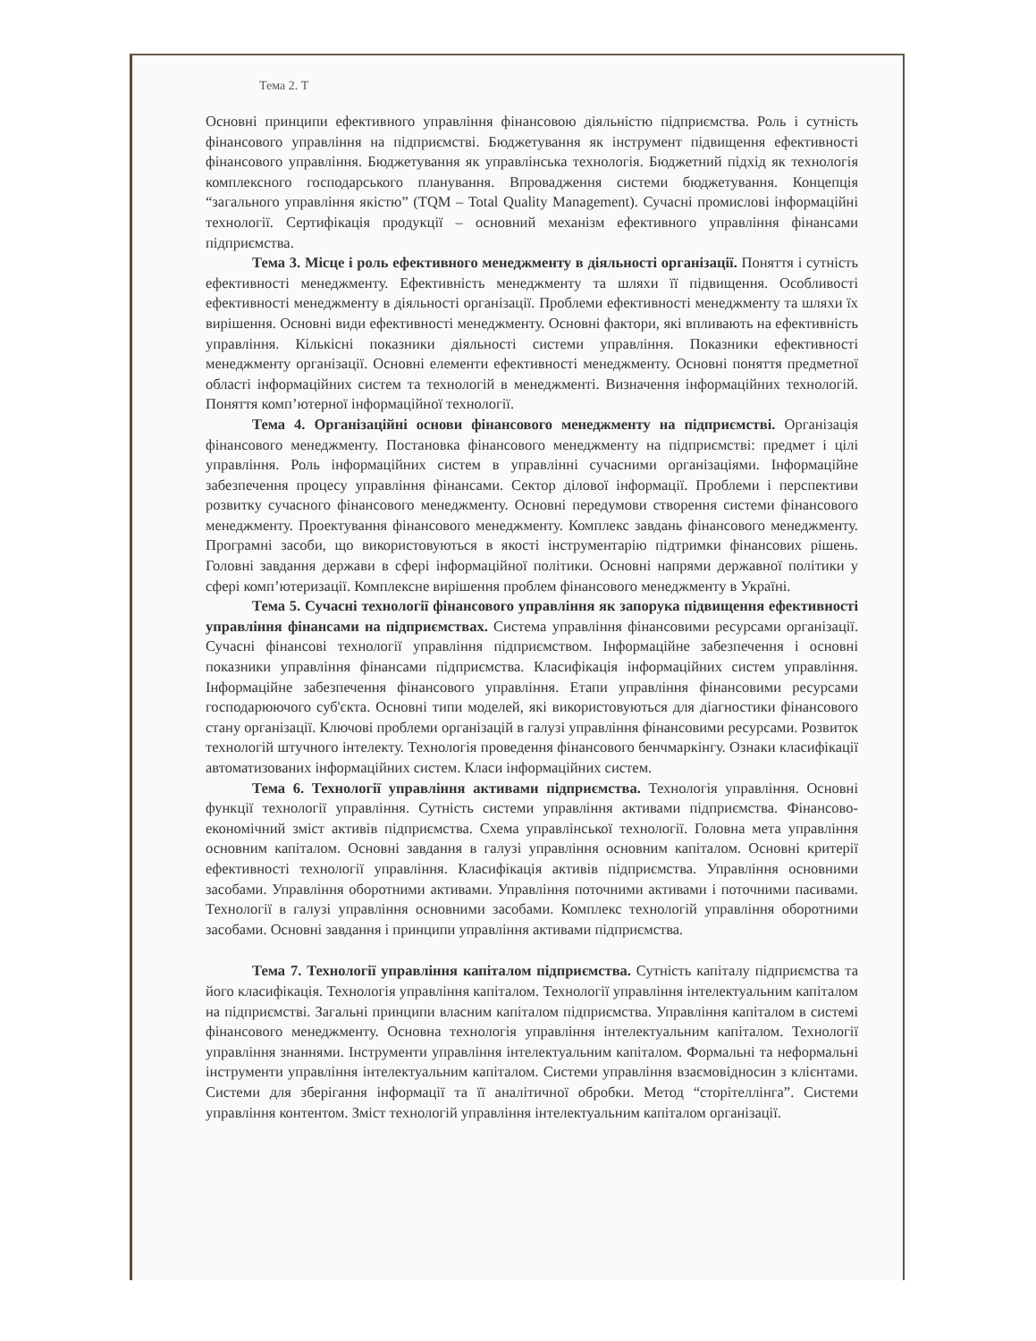Тема 2. Т
Основні принципи ефективного управління фінансовою діяльністю підприємства. Роль і сутність фінансового управління на підприємстві. Бюджетування як інструмент підвищення ефективності фінансового управління. Бюджетування як управлінська технологія. Бюджетний підхід як технологія комплексного господарського планування. Впровадження системи бюджетування. Концепція “загального управління якістю” (TQM – Total Quality Management). Сучасні промислові інформаційні технології. Сертифікація продукції – основний механізм ефективного управління фінансами підприємства.
Тема 3. Місце і роль ефективного менеджменту в діяльності організації. Поняття і сутність ефективності менеджменту. Ефективність менеджменту та шляхи її підвищення. Особливості ефективності менеджменту в діяльності організації. Проблеми ефективності менеджменту та шляхи їх вирішення. Основні види ефективності менеджменту. Основні фактори, які впливають на ефективність управління. Кількісні показники діяльності системи управління. Показники ефективності менеджменту організації. Основні елементи ефективності менеджменту. Основні поняття предметної області інформаційних систем та технологій в менеджменті. Визначення інформаційних технологій. Поняття комп’ютерної інформаційної технології.
Тема 4. Організаційні основи фінансового менеджменту на підприємстві. Організація фінансового менеджменту. Постановка фінансового менеджменту на підприємстві: предмет і цілі управління. Роль інформаційних систем в управлінні сучасними організаціями. Інформаційне забезпечення процесу управління фінансами. Сектор ділової інформації. Проблеми і перспективи розвитку сучасного фінансового менеджменту. Основні передумови створення системи фінансового менеджменту. Проектування фінансового менеджменту. Комплекс завдань фінансового менеджменту. Програмні засоби, що використовуються в якості інструментарію підтримки фінансових рішень. Головні завдання держави в сфері інформаційної політики. Основні напрями державної політики у сфері комп’ютеризації. Комплексне вирішення проблем фінансового менеджменту в Україні.
Тема 5. Сучасні технології фінансового управління як запорука підвищення ефективності управління фінансами на підприємствах. Система управління фінансовими ресурсами організації. Сучасні фінансові технології управління підприємством. Інформаційне забезпечення і основні показники управління фінансами підприємства. Класифікація інформаційних систем управління. Інформаційне забезпечення фінансового управління. Етапи управління фінансовими ресурсами господарюючого суб'єкта. Основні типи моделей, які використовуються для діагностики фінансового стану організації. Ключові проблеми організацій в галузі управління фінансовими ресурсами. Розвиток технологій штучного інтелекту. Технологія проведення фінансового бенчмаркінгу. Ознаки класифікації автоматизованих інформаційних систем. Класи інформаційних систем.
Тема 6. Технології управління активами підприємства. Технологія управління. Основні функції технології управління. Сутність системи управління активами підприємства. Фінансово-економічний зміст активів підприємства. Схема управлінської технології. Головна мета управління основним капіталом. Основні завдання в галузі управління основним капіталом. Основні критерії ефективності технології управління. Класифікація активів підприємства. Управління основними засобами. Управління оборотними активами. Управління поточними активами і поточними пасивами. Технології в галузі управління основними засобами. Комплекс технологій управління оборотними засобами. Основні завдання і принципи управління активами підприємства.
Тема 7. Технології управління капіталом підприємства. Сутність капіталу підприємства та його класифікація. Технологія управління капіталом. Технології управління інтелектуальним капіталом на підприємстві. Загальні принципи власним капіталом підприємства. Управління капіталом в системі фінансового менеджменту. Основна технологія управління інтелектуальним капіталом. Технології управління знаннями. Інструменти управління інтелектуальним капіталом. Формальні та неформальні інструменти управління інтелектуальним капіталом. Системи управління взаємовідносин з клієнтами. Системи для зберігання інформації та її аналітичної обробки. Метод “сторітеллінга”. Системи управління контентом. Зміст технологій управління інтелектуальним капіталом організації.